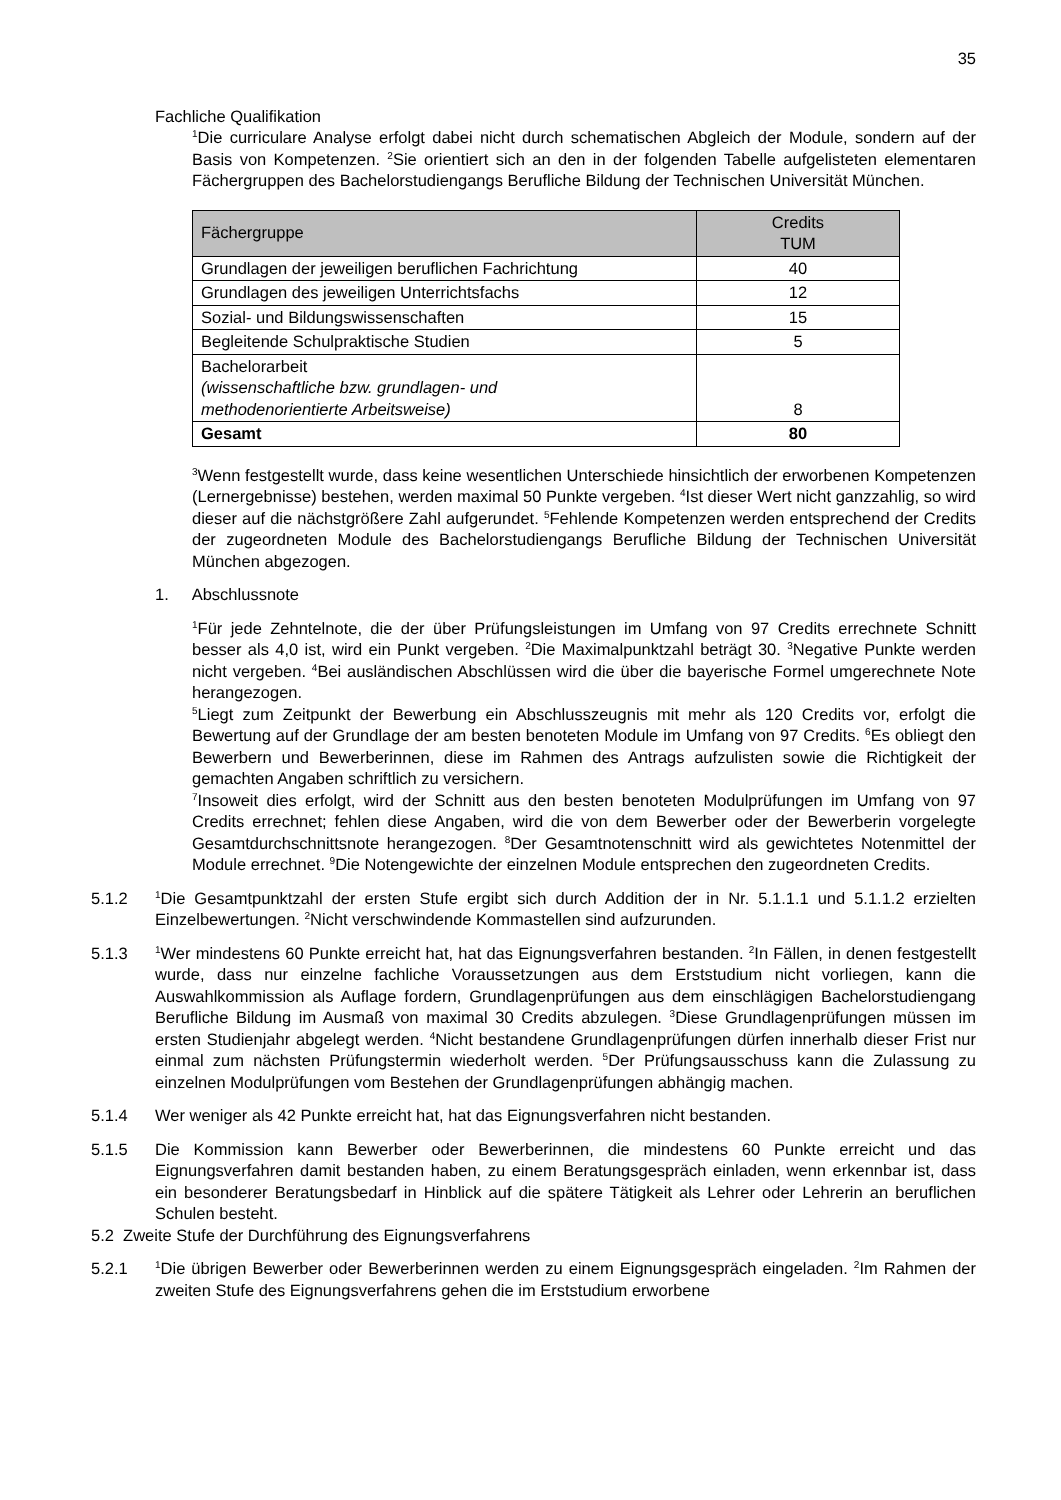35
Fachliche Qualifikation
<sup>1</sup> Die curriculare Analyse erfolgt dabei nicht durch schematischen Abgleich der Module, sondern auf der Basis von Kompetenzen. <sup>2</sup>Sie orientiert sich an den in der folgenden Tabelle aufgelisteten elementaren Fächergruppen des Bachelorstudiengangs Berufliche Bildung der Technischen Universität München.
| Fächergruppe | Credits TUM |
| --- | --- |
| Grundlagen der jeweiligen beruflichen Fachrichtung | 40 |
| Grundlagen des jeweiligen Unterrichtsfachs | 12 |
| Sozial- und Bildungswissenschaften | 15 |
| Begleitende Schulpraktische Studien | 5 |
| Bachelorarbeit (wissenschaftliche bzw. grundlagen- und methodenorientierte Arbeitsweise) | 8 |
| Gesamt | 80 |
<sup>3</sup> Wenn festgestellt wurde, dass keine wesentlichen Unterschiede hinsichtlich der erworbenen Kompetenzen (Lernergebnisse) bestehen, werden maximal 50 Punkte vergeben. <sup>4</sup>Ist dieser Wert nicht ganzzahlig, so wird dieser auf die nächstgrößere Zahl aufgerundet. <sup>5</sup>Fehlende Kompetenzen werden entsprechend der Credits der zugeordneten Module des Bachelorstudiengangs Berufliche Bildung der Technischen Universität München abgezogen.
1. Abschlussnote
<sup>1</sup> Für jede Zehntelnote, die der über Prüfungsleistungen im Umfang von 97 Credits errechnete Schnitt besser als 4,0 ist, wird ein Punkt vergeben. <sup>2</sup>Die Maximalpunktzahl beträgt 30. <sup>3</sup>Negative Punkte werden nicht vergeben. <sup>4</sup>Bei ausländischen Abschlüssen wird die über die bayerische Formel umgerechnete Note herangezogen.
<sup>5</sup> Liegt zum Zeitpunkt der Bewerbung ein Abschlusszeugnis mit mehr als 120 Credits vor, erfolgt die Bewertung auf der Grundlage der am besten benoteten Module im Umfang von 97 Credits. <sup>6</sup>Es obliegt den Bewerbern und Bewerberinnen, diese im Rahmen des Antrags aufzulisten sowie die Richtigkeit der gemachten Angaben schriftlich zu versichern.
<sup>7</sup> Insoweit dies erfolgt, wird der Schnitt aus den besten benoteten Modulprüfungen im Umfang von 97 Credits errechnet; fehlen diese Angaben, wird die von dem Bewerber oder der Bewerberin vorgelegte Gesamtdurchschnittsnote herangezogen. <sup>8</sup>Der Gesamtnotenschnitt wird als gewichtetes Notenmittel der Module errechnet. <sup>9</sup>Die Notengewichte der einzelnen Module entsprechen den zugeordneten Credits.
5.1.2<sup>1</sup>Die Gesamtpunktzahl der ersten Stufe ergibt sich durch Addition der in Nr. 5.1.1.1 und 5.1.1.2 erzielten Einzelbewertungen. <sup>2</sup>Nicht verschwindende Kommastellen sind aufzurunden.
5.1.3<sup>1</sup>Wer mindestens 60 Punkte erreicht hat, hat das Eignungsverfahren bestanden. <sup>2</sup>In Fällen, in denen festgestellt wurde, dass nur einzelne fachliche Voraussetzungen aus dem Erststudium nicht vorliegen, kann die Auswahlkommission als Auflage fordern, Grundlagenprüfungen aus dem einschlägigen Bachelorstudiengang Berufliche Bildung im Ausmaß von maximal 30 Credits abzulegen. <sup>3</sup>Diese Grundlagenprüfungen müssen im ersten Studienjahr abgelegt werden. <sup>4</sup>Nicht bestandene Grundlagenprüfungen dürfen innerhalb dieser Frist nur einmal zum nächsten Prüfungstermin wiederholt werden. <sup>5</sup>Der Prüfungsausschuss kann die Zulassung zu einzelnen Modulprüfungen vom Bestehen der Grundlagenprüfungen abhängig machen.
5.1.4 Wer weniger als 42 Punkte erreicht hat, hat das Eignungsverfahren nicht bestanden.
5.1.5 Die Kommission kann Bewerber oder Bewerberinnen, die mindestens 60 Punkte erreicht und das Eignungsverfahren damit bestanden haben, zu einem Beratungsgespräch einladen, wenn erkennbar ist, dass ein besonderer Beratungsbedarf in Hinblick auf die spätere Tätigkeit als Lehrer oder Lehrerin an beruflichen Schulen besteht.
5.2 Zweite Stufe der Durchführung des Eignungsverfahrens
5.2.1<sup>1</sup>Die übrigen Bewerber oder Bewerberinnen werden zu einem Eignungsgespräch eingeladen. <sup>2</sup>Im Rahmen der zweiten Stufe des Eignungsverfahrens gehen die im Erststudium erworbene